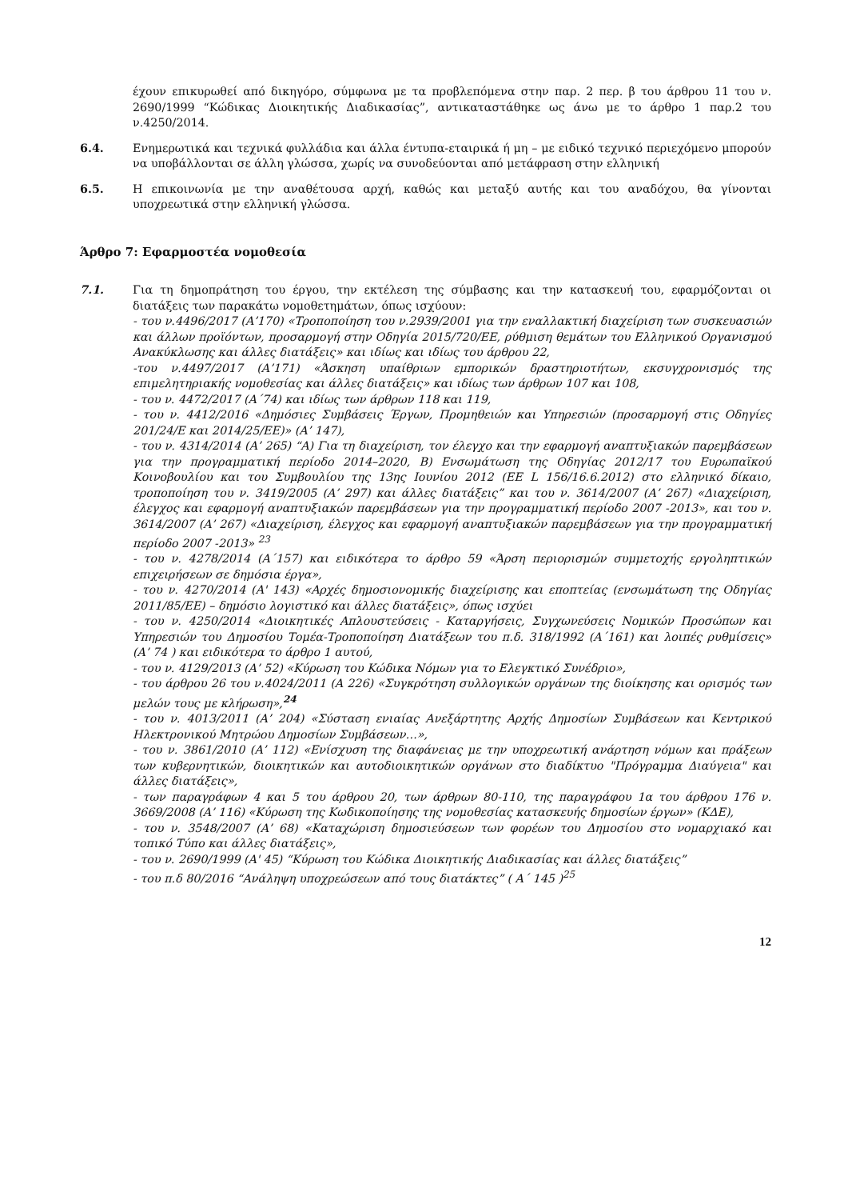έχουν επικυρωθεί από δικηγόρο, σύμφωνα με τα προβλεπόμενα στην παρ. 2 περ. β του άρθρου 11 του ν. 2690/1999 “Κώδικας Διοικητικής Διαδικασίας”, αντικαταστάθηκε ως άνω με το άρθρο 1 παρ.2 του ν.4250/2014.
6.4. Ενημερωτικά και τεχνικά φυλλάδια και άλλα έντυπα-εταιρικά ή μη – με ειδικό τεχνικό περιεχόμενο μπορούν να υποβάλλονται σε άλλη γλώσσα, χωρίς να συνοδεύονται από μετάφραση στην ελληνική
6.5. Η επικοινωνία με την αναθέτουσα αρχή, καθώς και μεταξύ αυτής και του αναδόχου, θα γίνονται υποχρεωτικά στην ελληνική γλώσσα.
Άρθρο 7: Εφαρμοστέα νομοθεσία
7.1. Για τη δημοπράτηση του έργου, την εκτέλεση της σύμβασης και την κατασκευή του, εφαρμόζονται οι διατάξεις των παρακάτω νομοθετημάτων, όπως ισχύουν:
- του ν.4496/2017 (Α’170) «Τροποποίηση του ν.2939/2001 για την εναλλακτική διαχείριση των συσκευασιών και άλλων προϊόντων, προσαρμογή στην Οδηγία 2015/720/ΕΕ, ρύθμιση θεμάτων του Ελληνικού Οργανισμού Ανακύκλωσης και άλλες διατάξεις» και ιδίως και ιδίως του άρθρου 22,
-του ν.4497/2017 (Α’171) «Άσκηση υπαίθριων εμπορικών δραστηριοτήτων, εκσυγχρονισμός της επιμελητηριακής νομοθεσίας και άλλες διατάξεις» και ιδίως των άρθρων 107 και 108,
- του ν. 4472/2017 (Α΄74) και ιδίως των άρθρων 118 και 119,
- του ν. 4412/2016 «Δημόσιες Συμβάσεις Έργων, Προμηθειών και Υπηρεσιών (προσαρμογή στις Οδηγίες 201/24/Ε και 2014/25/ΕΕ)» (Α’ 147),
- του ν. 4314/2014 (Α’ 265) “Α) Για τη διαχείριση, τον έλεγχο και την εφαρμογή αναπτυξιακών παρεμβάσεων για την προγραμματική περίοδο 2014–2020, Β) Ενσωμάτωση της Οδηγίας 2012/17 του Ευρωπαϊκού Κοινοβουλίου και του Συμβουλίου της 13ης Ιουνίου 2012 (ΕΕ L 156/16.6.2012) στο ελληνικό δίκαιο, τροποποίηση του ν. 3419/2005 (Α’ 297) και άλλες διατάξεις” και του ν. 3614/2007 (Α’ 267) «Διαχείριση, έλεγχος και εφαρμογή αναπτυξιακών παρεμβάσεων για την προγραμματική περίοδο 2007 -2013», και του ν. 3614/2007 (Α’ 267) «Διαχείριση, έλεγχος και εφαρμογή αναπτυξιακών παρεμβάσεων για την προγραμματική περίοδο 2007 -2013» <sup>23</sup>
- του ν. 4278/2014 (Α΄157) και ειδικότερα το άρθρο 59 «Άρση περιορισμών συμμετοχής εργοληπτικών επιχειρήσεων σε δημόσια έργα»,
- του ν. 4270/2014 (Α' 143) «Αρχές δημοσιονομικής διαχείρισης και εποπτείας (ενσωμάτωση της Οδηγίας 2011/85/ΕΕ) – δημόσιο λογιστικό και άλλες διατάξεις», όπως ισχύει
- του ν. 4250/2014 «Διοικητικές Απλουστεύσεις - Καταργήσεις, Συγχωνεύσεις Νομικών Προσώπων και Υπηρεσιών του Δημοσίου Τομέα-Τροποποίηση Διατάξεων του π.δ. 318/1992 (Α΄161) και λοιπές ρυθμίσεις» (Α’ 74 ) και ειδικότερα το άρθρο 1 αυτού,
- του ν. 4129/2013 (Α’ 52) «Κύρωση του Κώδικα Νόμων για το Ελεγκτικό Συνέδριο»,
- του άρθρου 26 του ν.4024/2011 (Α 226) «Συγκρότηση συλλογικών οργάνων της διοίκησης και ορισμός των μελών τους με κλήρωση»,<sup>24</sup>
- του ν. 4013/2011 (Α’ 204) «Σύσταση ενιαίας Ανεξάρτητης Αρχής Δημοσίων Συμβάσεων και Κεντρικού Ηλεκτρονικού Μητρώου Δημοσίων Συμβάσεων…»,
- του ν. 3861/2010 (Α’ 112) «Ενίσχυση της διαφάνειας με την υποχρεωτική ανάρτηση νόμων και πράξεων των κυβερνητικών, διοικητικών και αυτοδιοικητικών οργάνων στο διαδίκτυο "Πρόγραμμα Διαύγεια" και άλλες διατάξεις»,
- των παραγράφων 4 και 5 του άρθρου 20, των άρθρων 80-110, της παραγράφου 1α του άρθρου 176 ν. 3669/2008 (Α’ 116) «Κύρωση της Κωδικοποίησης της νομοθεσίας κατασκευής δημοσίων έργων» (ΚΔΕ),
- του ν. 3548/2007 (Α’ 68) «Καταχώριση δημοσιεύσεων των φορέων του Δημοσίου στο νομαρχιακό και τοπικό Τύπο και άλλες διατάξεις»,
- του ν. 2690/1999 (Α' 45) “Κύρωση του Κώδικα Διοικητικής Διαδικασίας και άλλες διατάξεις”
- του π.δ 80/2016 “Ανάληψη υποχρεώσεων από τους διατάκτες” ( Α΄ 145 )<sup>25</sup>
12